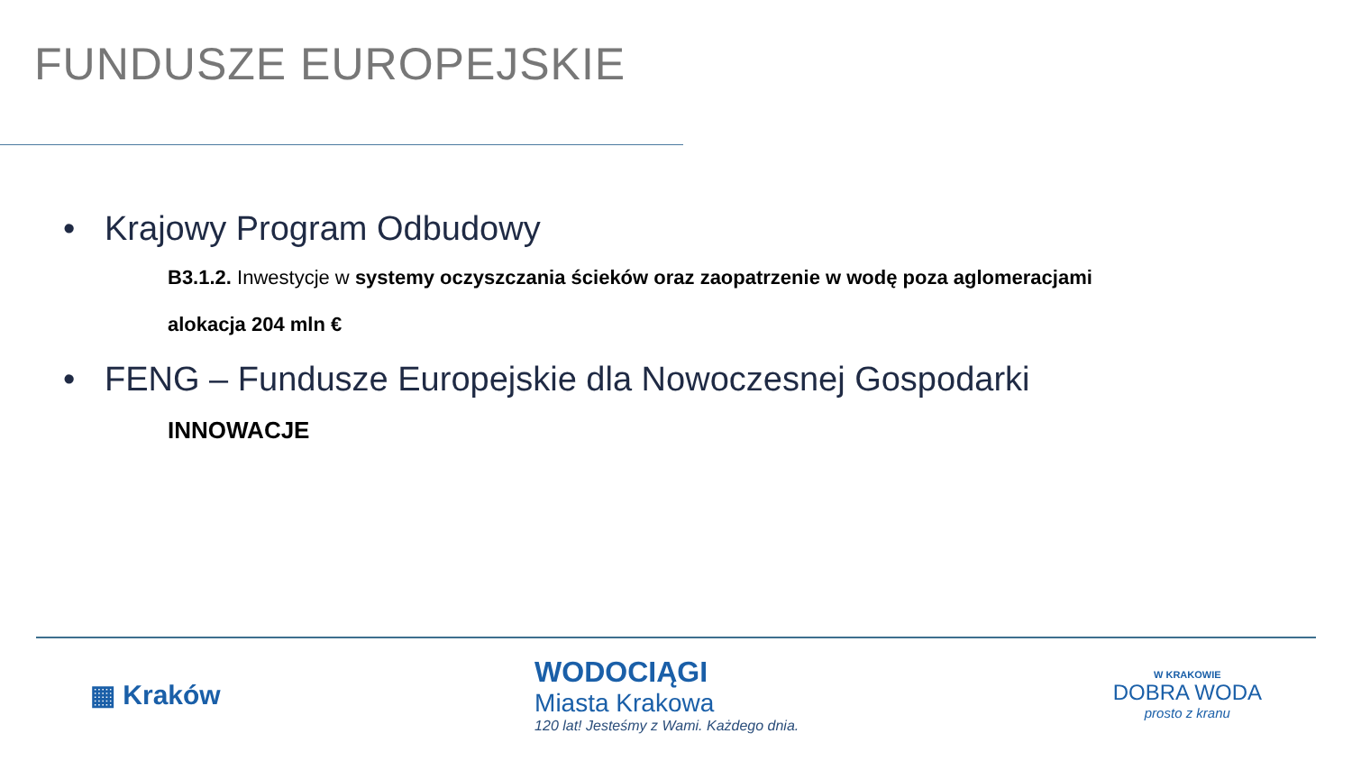FUNDUSZE EUROPEJSKIE
• Krajowy Program Odbudowy
B3.1.2. Inwestycje w systemy oczyszczania ścieków oraz zaopatrzenie w wodę poza aglomeracjami
alokacja 204 mln €
• FENG – Fundusze Europejskie dla Nowoczesnej Gospodarki
INNOWACJE
▦ Kraków
WODOCIĄGI
Miasta Krakowa
120 lat! Jesteśmy z Wami. Każdego dnia.
W KRAKOWIE
DOBRA WODA
prosto z kranu